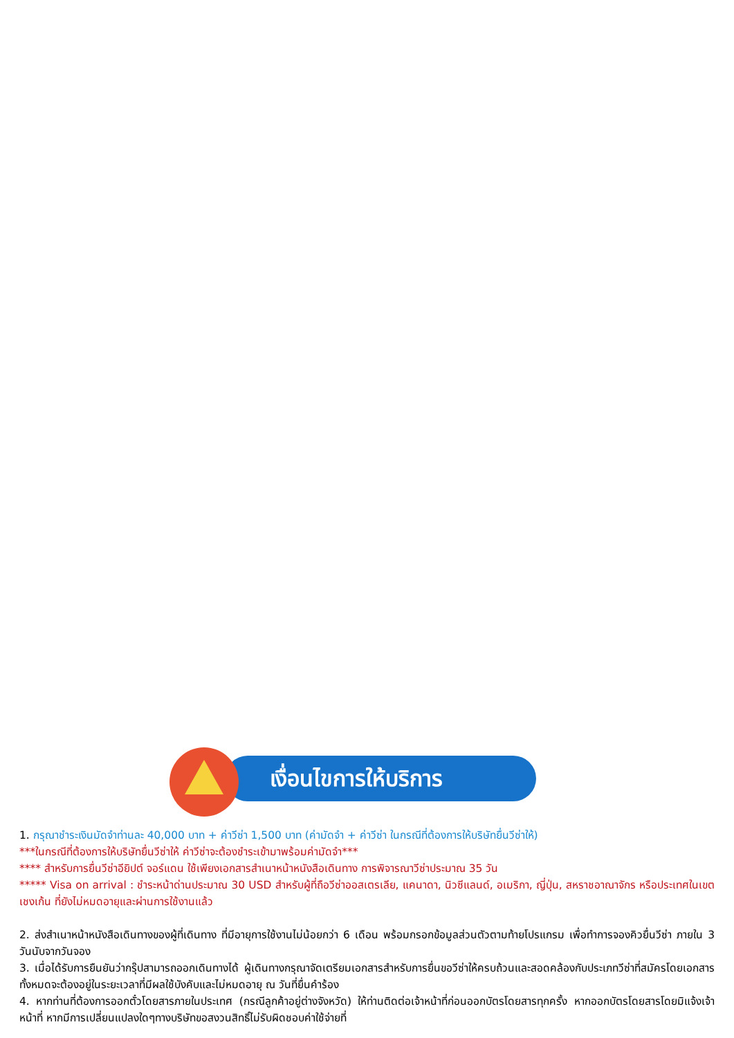เงื่อนไขการให้บริการ
1. กรุณาชำระเงินมัดจำท่านละ 40,000 บาท + ค่าวีซ่า 1,500 บาท (ค่ามัดจำ + ค่าวีซ่า ในกรณีที่ต้องการให้บริษัทยื่นวีซ่าให้)
***ในกรณีที่ต้องการให้บริษัทยื่นวีซ่าให้ ค่าวีซ่าจะต้องชำระเข้ามาพร้อมค่ามัดจำ***
**** สำหรับการยื่นวีซ่าอียิปต์ จอร์แดน ใช้เพียงเอกสารสำเนาหน้าหนังสือเดินทาง การพิจารณาวีซ่าประมาณ 35 วัน
***** Visa on arrival : ชำระหน้าด่านประมาณ 30 USD สำหรับผู้ที่ถือวีซ่าออสเตรเลีย, แคนาดา, นิวซีแลนด์, อเมริกา, ญี่ปุ่น, สหราชอาณาจักร หรือประเทศในเขตเชงเก้น ที่ยังไม่หมดอายุและผ่านการใช้งานแล้ว
2. ส่งสำเนาหน้าหนังสือเดินทางของผู้ที่เดินทาง ที่มีอายุการใช้งานไม่น้อยกว่า 6 เดือน พร้อมกรอกข้อมูลส่วนตัวตามท้ายโปรแกรม เพื่อทำการจองคิวยื่นวีซ่า ภายใน 3 วันนับจากวันจอง
3. เมื่อได้รับการยืนยันว่ากรุ๊ปสามารถออกเดินทางได้ ผู้เดินทางกรุณาจัดเตรียมเอกสารสำหรับการยื่นขอวีซ่าให้ครบถ้วนและสอดคล้องกับประเภทวีซ่าที่สมัครโดยเอกสารทั้งหมดจะต้องอยู่ในระยะเวลาที่มีผลใช้บังคับและไม่หมดอายุ ณ วันที่ยื่นคำร้อง
4. หากท่านที่ต้องการออกตั๋วโดยสารภายในประเทศ (กรณีลูกค้าอยู่ต่างจังหวัด) ให้ท่านติดต่อเจ้าหน้าที่ก่อนออกบัตรโดยสารทุกครั้ง หากออกบัตรโดยสารโดยมิแจ้งเจ้าหน้าที่ หากมีการเปลี่ยนแปลงใดๆทางบริษัทขอสงวนสิทธิ์ไม่รับผิดชอบค่าใช้จ่ายที่